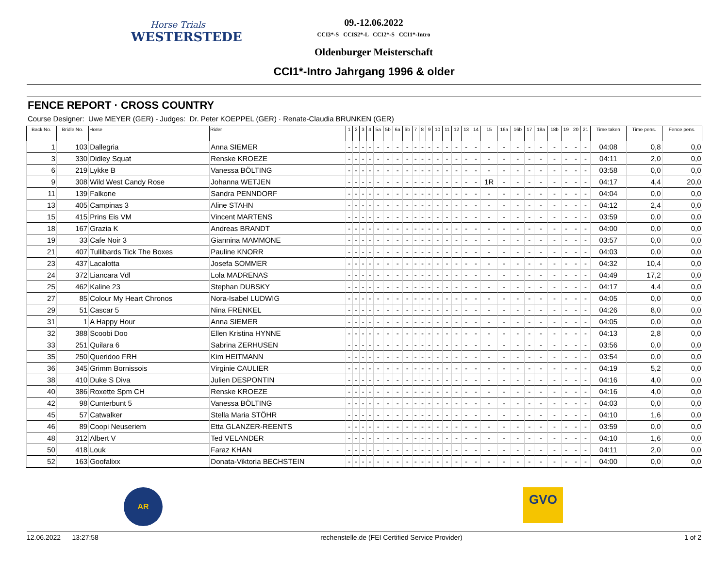Horse Trials
WESTERSTEDE
09.-12.06.2022
CCI3*-S CCIS2*-L CCI2*-S CCI1*-Intro
Oldenburger Meisterschaft
CCI1*-Intro Jahrgang 1996 & older
FENCE REPORT · CROSS COUNTRY
Course Designer: Uwe MEYER (GER) - Judges: Dr. Peter KOEPPEL (GER) · Renate-Claudia BRUNKEN (GER)
| Back No. | Bridle No. | Horse | Rider | 1 | 2 | 3 | 4 | 5a | 5b | 6a | 6b | 7 | 8 | 9 | 10 | 11 | 12 | 13 | 14 | 15 | 16a | 16b | 17 | 18a | 18b | 19 | 20 | 21 | Time taken | Time pens. | Fence pens. |
| --- | --- | --- | --- | --- | --- | --- | --- | --- | --- | --- | --- | --- | --- | --- | --- | --- | --- | --- | --- | --- | --- | --- | --- | --- | --- | --- | --- | --- | --- | --- | --- |
| 1 | 103 | Dallegria | Anna SIEMER | - | - | - | - | - | - | - | - | - | - | - | - | - | - | - | - | - | - | - | - | - | - | - | - | - | 04:08 | 0,8 | 0,0 |
| 3 | 330 | Didley Squat | Renske KROEZE | - | - | - | - | - | - | - | - | - | - | - | - | - | - | - | - | - | - | - | - | - | - | - | - | - | 04:11 | 2,0 | 0,0 |
| 6 | 219 | Lykke B | Vanessa BÖLTING | - | - | - | - | - | - | - | - | - | - | - | - | - | - | - | - | - | - | - | - | - | - | - | - | - | 03:58 | 0,0 | 0,0 |
| 9 | 308 | Wild West Candy Rose | Johanna WETJEN | - | - | - | - | - | - | - | - | - | - | - | - | - | - | - | - | 1R | - | - | - | - | - | - | - | - | 04:17 | 4,4 | 20,0 |
| 11 | 139 | Falkone | Sandra PENNDORF | - | - | - | - | - | - | - | - | - | - | - | - | - | - | - | - | - | - | - | - | - | - | - | - | - | 04:04 | 0,0 | 0,0 |
| 13 | 405 | Campinas 3 | Aline STAHN | - | - | - | - | - | - | - | - | - | - | - | - | - | - | - | - | - | - | - | - | - | - | - | - | - | 04:12 | 2,4 | 0,0 |
| 15 | 415 | Prins Eis VM | Vincent MARTENS | - | - | - | - | - | - | - | - | - | - | - | - | - | - | - | - | - | - | - | - | - | - | - | - | - | 03:59 | 0,0 | 0,0 |
| 18 | 167 | Grazia K | Andreas BRANDT | - | - | - | - | - | - | - | - | - | - | - | - | - | - | - | - | - | - | - | - | - | - | - | - | - | 04:00 | 0,0 | 0,0 |
| 19 | 33 | Cafe Noir 3 | Giannina MAMMONE | - | - | - | - | - | - | - | - | - | - | - | - | - | - | - | - | - | - | - | - | - | - | - | - | - | 03:57 | 0,0 | 0,0 |
| 21 | 407 | Tullibards Tick The Boxes | Pauline KNORR | - | - | - | - | - | - | - | - | - | - | - | - | - | - | - | - | - | - | - | - | - | - | - | - | - | 04:03 | 0,0 | 0,0 |
| 23 | 437 | Lacalotta | Josefa SOMMER | - | - | - | - | - | - | - | - | - | - | - | - | - | - | - | - | - | - | - | - | - | - | - | - | - | 04:32 | 10,4 | 0,0 |
| 24 | 372 | Liancara Vdl | Lola MADRENAS | - | - | - | - | - | - | - | - | - | - | - | - | - | - | - | - | - | - | - | - | - | - | - | - | - | 04:49 | 17,2 | 0,0 |
| 25 | 462 | Kaline 23 | Stephan DUBSKY | - | - | - | - | - | - | - | - | - | - | - | - | - | - | - | - | - | - | - | - | - | - | - | - | - | 04:17 | 4,4 | 0,0 |
| 27 | 85 | Colour My Heart Chronos | Nora-Isabel LUDWIG | - | - | - | - | - | - | - | - | - | - | - | - | - | - | - | - | - | - | - | - | - | - | - | - | - | 04:05 | 0,0 | 0,0 |
| 29 | 51 | Cascar 5 | Nina FRENKEL | - | - | - | - | - | - | - | - | - | - | - | - | - | - | - | - | - | - | - | - | - | - | - | - | - | 04:26 | 8,0 | 0,0 |
| 31 | 1 | A Happy Hour | Anna SIEMER | - | - | - | - | - | - | - | - | - | - | - | - | - | - | - | - | - | - | - | - | - | - | - | - | - | 04:05 | 0,0 | 0,0 |
| 32 | 388 | Scoobi Doo | Ellen Kristina HYNNE | - | - | - | - | - | - | - | - | - | - | - | - | - | - | - | - | - | - | - | - | - | - | - | - | - | 04:13 | 2,8 | 0,0 |
| 33 | 251 | Quilara 6 | Sabrina ZERHUSEN | - | - | - | - | - | - | - | - | - | - | - | - | - | - | - | - | - | - | - | - | - | - | - | - | - | 03:56 | 0,0 | 0,0 |
| 35 | 250 | Queridoo FRH | Kim HEITMANN | - | - | - | - | - | - | - | - | - | - | - | - | - | - | - | - | - | - | - | - | - | - | - | - | - | 03:54 | 0,0 | 0,0 |
| 36 | 345 | Grimm Bornissois | Virginie CAULIER | - | - | - | - | - | - | - | - | - | - | - | - | - | - | - | - | - | - | - | - | - | - | - | - | - | 04:19 | 5,2 | 0,0 |
| 38 | 410 | Duke S Diva | Julien DESPONTIN | - | - | - | - | - | - | - | - | - | - | - | - | - | - | - | - | - | - | - | - | - | - | - | - | - | 04:16 | 4,0 | 0,0 |
| 40 | 386 | Roxette Spm CH | Renske KROEZE | - | - | - | - | - | - | - | - | - | - | - | - | - | - | - | - | - | - | - | - | - | - | - | - | - | 04:16 | 4,0 | 0,0 |
| 42 | 98 | Cunterbunt 5 | Vanessa BÖLTING | - | - | - | - | - | - | - | - | - | - | - | - | - | - | - | - | - | - | - | - | - | - | - | - | - | 04:03 | 0,0 | 0,0 |
| 45 | 57 | Catwalker | Stella Maria STÖHR | - | - | - | - | - | - | - | - | - | - | - | - | - | - | - | - | - | - | - | - | - | - | - | - | - | 04:10 | 1,6 | 0,0 |
| 46 | 89 | Coopi Neuseriem | Etta GLANZER-REENTS | - | - | - | - | - | - | - | - | - | - | - | - | - | - | - | - | - | - | - | - | - | - | - | - | - | 03:59 | 0,0 | 0,0 |
| 48 | 312 | Albert V | Ted VELANDER | - | - | - | - | - | - | - | - | - | - | - | - | - | - | - | - | - | - | - | - | - | - | - | - | - | 04:10 | 1,6 | 0,0 |
| 50 | 418 | Louk | Faraz KHAN | - | - | - | - | - | - | - | - | - | - | - | - | - | - | - | - | - | - | - | - | - | - | - | - | - | 04:11 | 2,0 | 0,0 |
| 52 | 163 | Goofalixx | Donata-Viktoria BECHSTEIN | - | - | - | - | - | - | - | - | - | - | - | - | - | - | - | - | - | - | - | - | - | - | - | - | - | 04:00 | 0,0 | 0,0 |
AR
GVO
12.06.2022 13:27:58 rechenstelle.de (FEI Certified Service Provider) 1 of 2